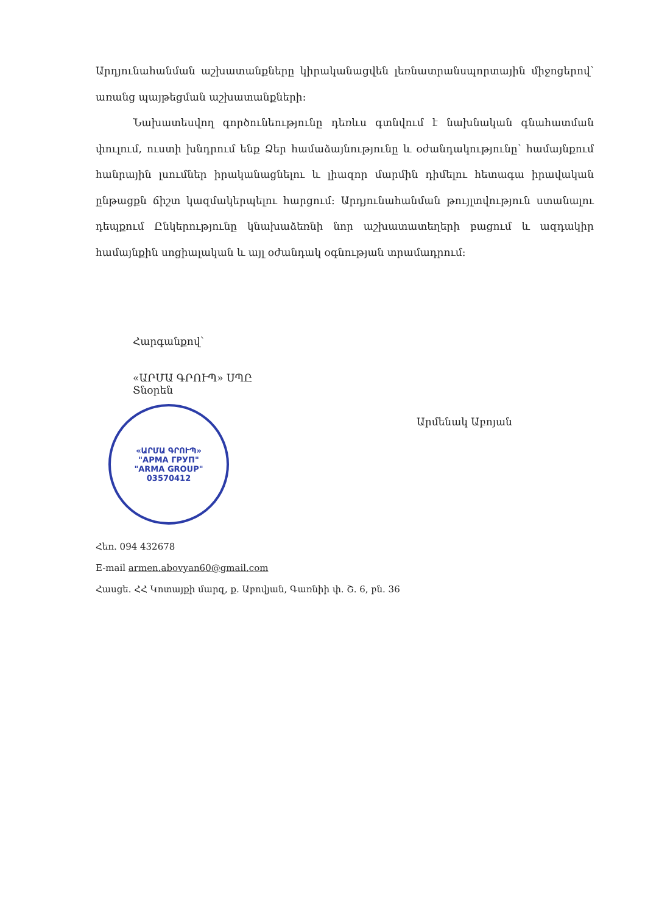Արդյունահանման աշխատանքները կիրականացվեն լեռնատրանսպորտային միջոցերով՝ առանց պայթեցման աշխատանքների:
Նախատեսվող գործունեությունը դեռևս գտնվում է նախնական գնահատման փուլում, ուստի խնդրում ենք Ձեր համաձայնությունը և օժանդակությունը՝ համայնքում հանրային լսումներ իրականացնելու և լիազոր մարմին դիմելու հետագա իրավական ընթացքն ճիշտ կազմակերպելու հարցում: Արդյունահանման թույլտվություն ստանալու դեպքում Ընկերությունը կնախաձեռնի նոր աշխատատեղերի բացում և ազդակիր համայնքին սոցիալական և այլ օժանդակ օգնության տրամադրում:
Հարգանքով՝
«ԱՐՄԱ ԳՐՈՒՊ» ՍՊԸ
Տնօրեն
«ԱՐՄԱ ԳՐՈՒՊ»
"АРМА ГРУП"
"ARMA GROUP"
03570412
Արմենակ Աբոյան
Հեռ. 094 432678
E-mail armen.abovyan60@gmail.com
Հասցե. ՀՀ Կոտայքի մարզ, ք. Աբովյան, Գառնիի փ. Շ. 6, բն. 36